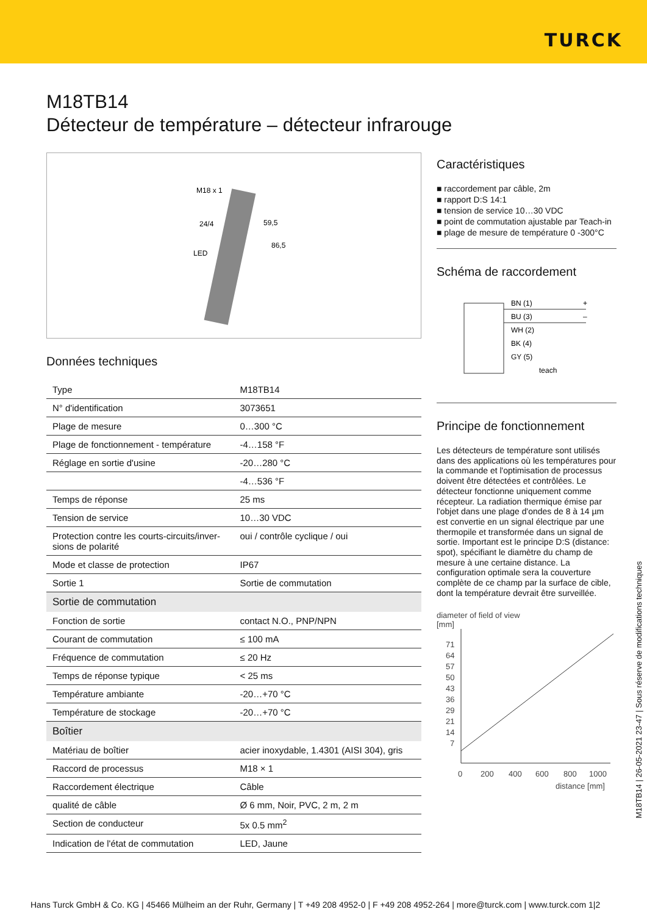TURCK
M18TB14
Détecteur de température – détecteur infrarouge
M18 x 1
24/4
LED
59,5
86,5
Données techniques
| Type | M18TB14 |
| N° d'identification | 3073651 |
| Plage de mesure | 0…300 °C |
| Plage de fonctionnement - température | -4…158 °F |
| Réglage en sortie d'usine | -20…280 °C |
| | -4…536 °F |
| Temps de réponse | 25 ms |
| Tension de service | 10…30 VDC |
| Protection contre les courts-circuits/inver-sions de polarité | oui / contrôle cyclique / oui |
| Mode et classe de protection | IP67 |
| Sortie 1 | Sortie de commutation |
| Sortie de commutation | |
| Fonction de sortie | contact N.O., PNP/NPN |
| Courant de commutation | ≤ 100 mA |
| Fréquence de commutation | ≤ 20 Hz |
| Temps de réponse typique | < 25 ms |
| Température ambiante | -20…+70 °C |
| Température de stockage | -20…+70 °C |
| Boîtier | |
| Matériau de boîtier | acier inoxydable, 1.4301 (AISI 304), gris |
| Raccord de processus | M18 × 1 |
| Raccordement électrique | Câble |
| qualité de câble | Ø 6 mm, Noir, PVC, 2 m, 2 m |
| Section de conducteur | 5x 0.5 mm<sup>2</sup> |
| Indication de l'état de commutation | LED, Jaune |
Caractéristiques
■ raccordement par câble, 2m
■ rapport D:S 14:1
■ tension de service 10…30 VDC
■ point de commutation ajustable par Teach-in
■ plage de mesure de température 0 -300°C
Schéma de raccordement
BN (1)
BU (3)
WH (2)
BK (4)
GY (5)
teach
+
–
Principe de fonctionnement
Les détecteurs de température sont utilisés dans des applications où les températures pour la commande et l'optimisation de processus doivent être détectées et contrôlées. Le détecteur fonctionne uniquement comme récepteur. La radiation thermique émise par l'objet dans une plage d'ondes de 8 à 14 µm est convertie en un signal électrique par une thermopile et transformée dans un signal de sortie. Important est le principe D:S (distance: spot), spécifiant le diamètre du champ de mesure à une certaine distance. La configuration optimale sera la couverture complète de ce champ par la surface de cible, dont la température devrait être surveillée.
diameter of field of view
[mm]
71
64
57
50
43
36
29
21
14
7
0
200
400
600
800
1000
distance [mm]
M18TB14 | 26-05-2021 23-47 | Sous réserve de modifications techniques
Hans Turck GmbH & Co. KG | 45466 Mülheim an der Ruhr, Germany | T +49 208 4952-0 | F +49 208 4952-264 | more@turck.com | www.turck.com 1|2